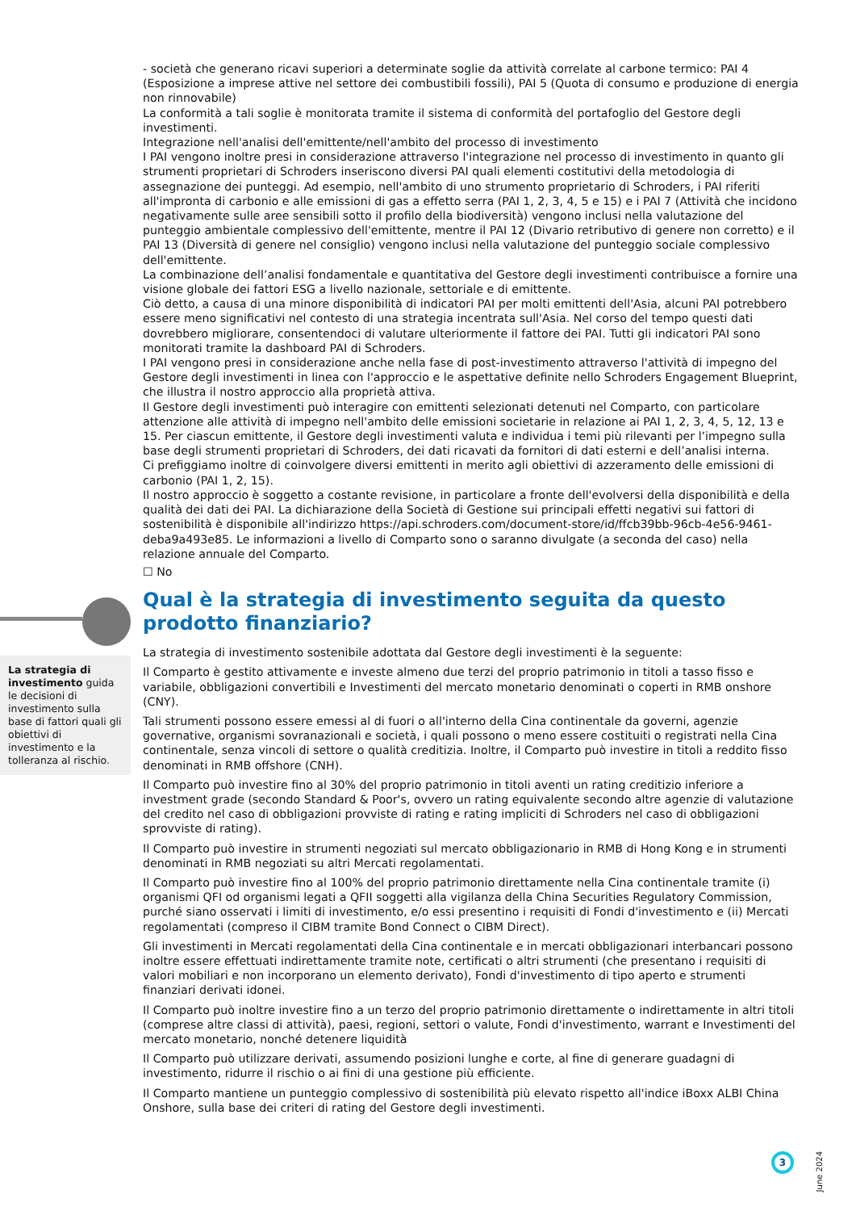- società che generano ricavi superiori a determinate soglie da attività correlate al carbone termico: PAI 4 (Esposizione a imprese attive nel settore dei combustibili fossili), PAI 5 (Quota di consumo e produzione di energia non rinnovabile)
La conformità a tali soglie è monitorata tramite il sistema di conformità del portafoglio del Gestore degli investimenti.
Integrazione nell'analisi dell'emittente/nell'ambito del processo di investimento
I PAI vengono inoltre presi in considerazione attraverso l'integrazione nel processo di investimento in quanto gli strumenti proprietari di Schroders inseriscono diversi PAI quali elementi costitutivi della metodologia di assegnazione dei punteggi. Ad esempio, nell'ambito di uno strumento proprietario di Schroders, i PAI riferiti all'impronta di carbonio e alle emissioni di gas a effetto serra (PAI 1, 2, 3, 4, 5 e 15) e i PAI 7 (Attività che incidono negativamente sulle aree sensibili sotto il profilo della biodiversità) vengono inclusi nella valutazione del punteggio ambientale complessivo dell'emittente, mentre il PAI 12 (Divario retributivo di genere non corretto) e il PAI 13 (Diversità di genere nel consiglio) vengono inclusi nella valutazione del punteggio sociale complessivo dell'emittente.
La combinazione dell’analisi fondamentale e quantitativa del Gestore degli investimenti contribuisce a fornire una visione globale dei fattori ESG a livello nazionale, settoriale e di emittente.
Ciò detto, a causa di una minore disponibilità di indicatori PAI per molti emittenti dell'Asia, alcuni PAI potrebbero essere meno significativi nel contesto di una strategia incentrata sull'Asia. Nel corso del tempo questi dati dovrebbero migliorare, consentendoci di valutare ulteriormente il fattore dei PAI. Tutti gli indicatori PAI sono monitorati tramite la dashboard PAI di Schroders.
I PAI vengono presi in considerazione anche nella fase di post-investimento attraverso l'attività di impegno del Gestore degli investimenti in linea con l'approccio e le aspettative definite nello Schroders Engagement Blueprint, che illustra il nostro approccio alla proprietà attiva.
Il Gestore degli investimenti può interagire con emittenti selezionati detenuti nel Comparto, con particolare attenzione alle attività di impegno nell'ambito delle emissioni societarie in relazione ai PAI 1, 2, 3, 4, 5, 12, 13 e 15. Per ciascun emittente, il Gestore degli investimenti valuta e individua i temi più rilevanti per l’impegno sulla base degli strumenti proprietari di Schroders, dei dati ricavati da fornitori di dati esterni e dell’analisi interna.
Ci prefiggiamo inoltre di coinvolgere diversi emittenti in merito agli obiettivi di azzeramento delle emissioni di carbonio (PAI 1, 2, 15).
Il nostro approccio è soggetto a costante revisione, in particolare a fronte dell'evolversi della disponibilità e della qualità dei dati dei PAI. La dichiarazione della Società di Gestione sui principali effetti negativi sui fattori di sostenibilità è disponibile all'indirizzo https://api.schroders.com/document-store/id/ffcb39bb-96cb-4e56-9461-deba9a493e85. Le informazioni a livello di Comparto sono o saranno divulgate (a seconda del caso) nella relazione annuale del Comparto.
☐ No
Qual è la strategia di investimento seguita da questo prodotto finanziario?
La strategia di investimento sostenibile adottata dal Gestore degli investimenti è la seguente:
Il Comparto è gestito attivamente e investe almeno due terzi del proprio patrimonio in titoli a tasso fisso e variabile, obbligazioni convertibili e Investimenti del mercato monetario denominati o coperti in RMB onshore (CNY).
Tali strumenti possono essere emessi al di fuori o all'interno della Cina continentale da governi, agenzie governative, organismi sovranazionali e società, i quali possono o meno essere costituiti o registrati nella Cina continentale, senza vincoli di settore o qualità creditizia. Inoltre, il Comparto può investire in titoli a reddito fisso denominati in RMB offshore (CNH).
Il Comparto può investire fino al 30% del proprio patrimonio in titoli aventi un rating creditizio inferiore a investment grade (secondo Standard & Poor's, ovvero un rating equivalente secondo altre agenzie di valutazione del credito nel caso di obbligazioni provviste di rating e rating impliciti di Schroders nel caso di obbligazioni sprovviste di rating).
Il Comparto può investire in strumenti negoziati sul mercato obbligazionario in RMB di Hong Kong e in strumenti denominati in RMB negoziati su altri Mercati regolamentati.
Il Comparto può investire fino al 100% del proprio patrimonio direttamente nella Cina continentale tramite (i) organismi QFI od organismi legati a QFII soggetti alla vigilanza della China Securities Regulatory Commission, purché siano osservati i limiti di investimento, e/o essi presentino i requisiti di Fondi d'investimento e (ii) Mercati regolamentati (compreso il CIBM tramite Bond Connect o CIBM Direct).
Gli investimenti in Mercati regolamentati della Cina continentale e in mercati obbligazionari interbancari possono inoltre essere effettuati indirettamente tramite note, certificati o altri strumenti (che presentano i requisiti di valori mobiliari e non incorporano un elemento derivato), Fondi d'investimento di tipo aperto e strumenti finanziari derivati idonei.
Il Comparto può inoltre investire fino a un terzo del proprio patrimonio direttamente o indirettamente in altri titoli (comprese altre classi di attività), paesi, regioni, settori o valute, Fondi d'investimento, warrant e Investimenti del mercato monetario, nonché detenere liquidità
Il Comparto può utilizzare derivati, assumendo posizioni lunghe e corte, al fine di generare guadagni di investimento, ridurre il rischio o ai fini di una gestione più efficiente.
Il Comparto mantiene un punteggio complessivo di sostenibilità più elevato rispetto all'indice iBoxx ALBI China Onshore, sulla base dei criteri di rating del Gestore degli investimenti.
La strategia di investimento guida le decisioni di investimento sulla base di fattori quali gli obiettivi di investimento e la tolleranza al rischio.
3
June 2024